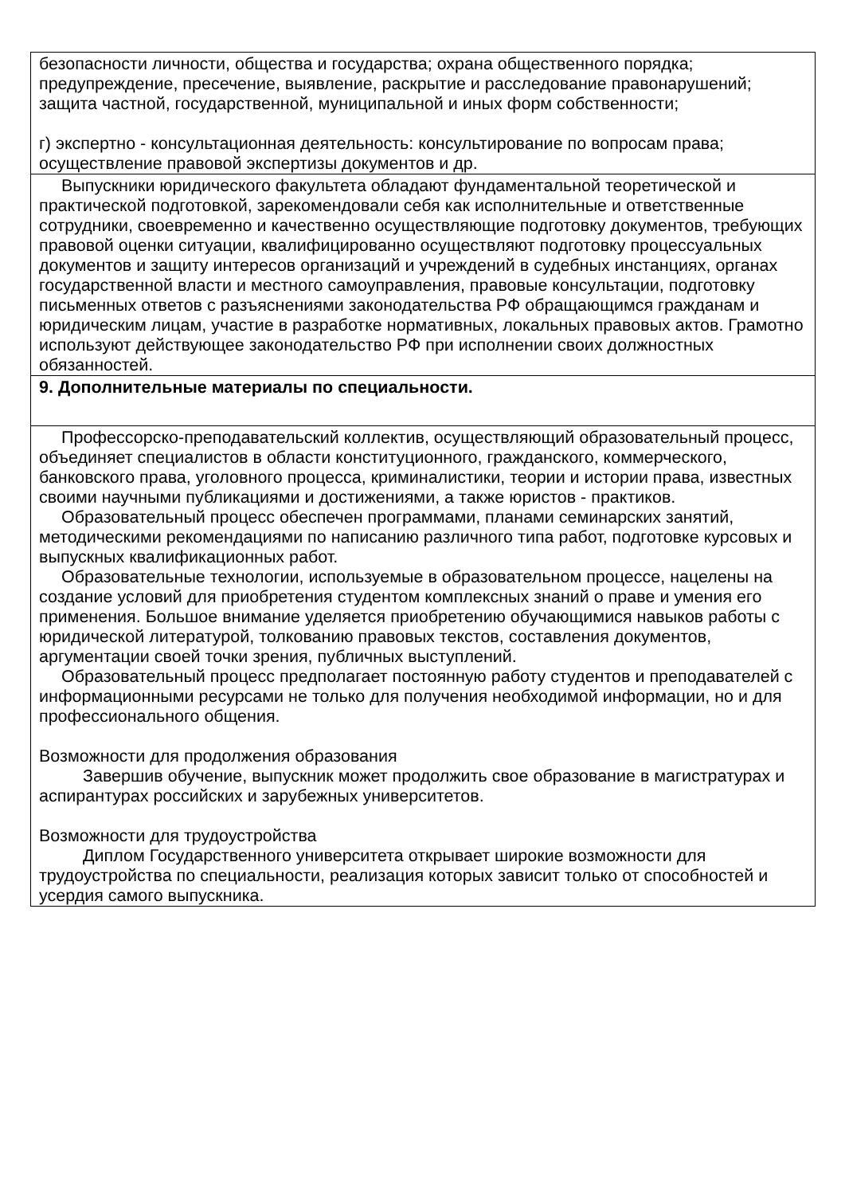| безопасности личности, общества и государства; охрана общественного порядка; предупреждение, пресечение, выявление, раскрытие и расследование правонарушений; защита частной, государственной, муниципальной и иных форм собственности; г) экспертно - консультационная деятельность: консультирование по вопросам права; осуществление правовой экспертизы документов и др. |
| Выпускники юридического факультета обладают фундаментальной теоретической и практической подготовкой, зарекомендовали себя как исполнительные и ответственные сотрудники, своевременно и качественно осуществляющие подготовку документов, требующих правовой оценки ситуации, квалифицированно осуществляют подготовку процессуальных документов и защиту интересов организаций и учреждений в судебных инстанциях, органах государственной власти и местного самоуправления, правовые консультации, подготовку письменных ответов с разъяснениями законодательства РФ обращающимся гражданам и юридическим лицам, участие в разработке нормативных, локальных правовых актов. Грамотно используют действующее законодательство РФ при исполнении своих должностных обязанностей. |
| 9. Дополнительные материалы по специальности. |
| Профессорско-преподавательский коллектив, осуществляющий образовательный процесс, объединяет специалистов в области конституционного, гражданского, коммерческого, банковского права, уголовного процесса, криминалистики, теории и истории права, известных своими научными публикациями и достижениями, а также юристов - практиков. Образовательный процесс обеспечен программами, планами семинарских занятий, методическими рекомендациями по написанию различного типа работ, подготовке курсовых и выпускных квалификационных работ. Образовательные технологии, используемые в образовательном процессе, нацелены на создание условий для приобретения студентом комплексных знаний о праве и умения его применения. Большое внимание уделяется приобретению обучающимися навыков работы с юридической литературой, толкованию правовых текстов, составления документов, аргументации своей точки зрения, публичных выступлений. Образовательный процесс предполагает постоянную работу студентов и преподавателей с информационными ресурсами не только для получения необходимой информации, но и для профессионального общения. Возможности для продолжения образования Завершив обучение, выпускник может продолжить свое образование в магистратурах и аспирантурах российских и зарубежных университетов. Возможности для трудоустройства Диплом Государственного университета открывает широкие возможности для трудоустройства по специальности, реализация которых зависит только от способностей и усердия самого выпускника. |